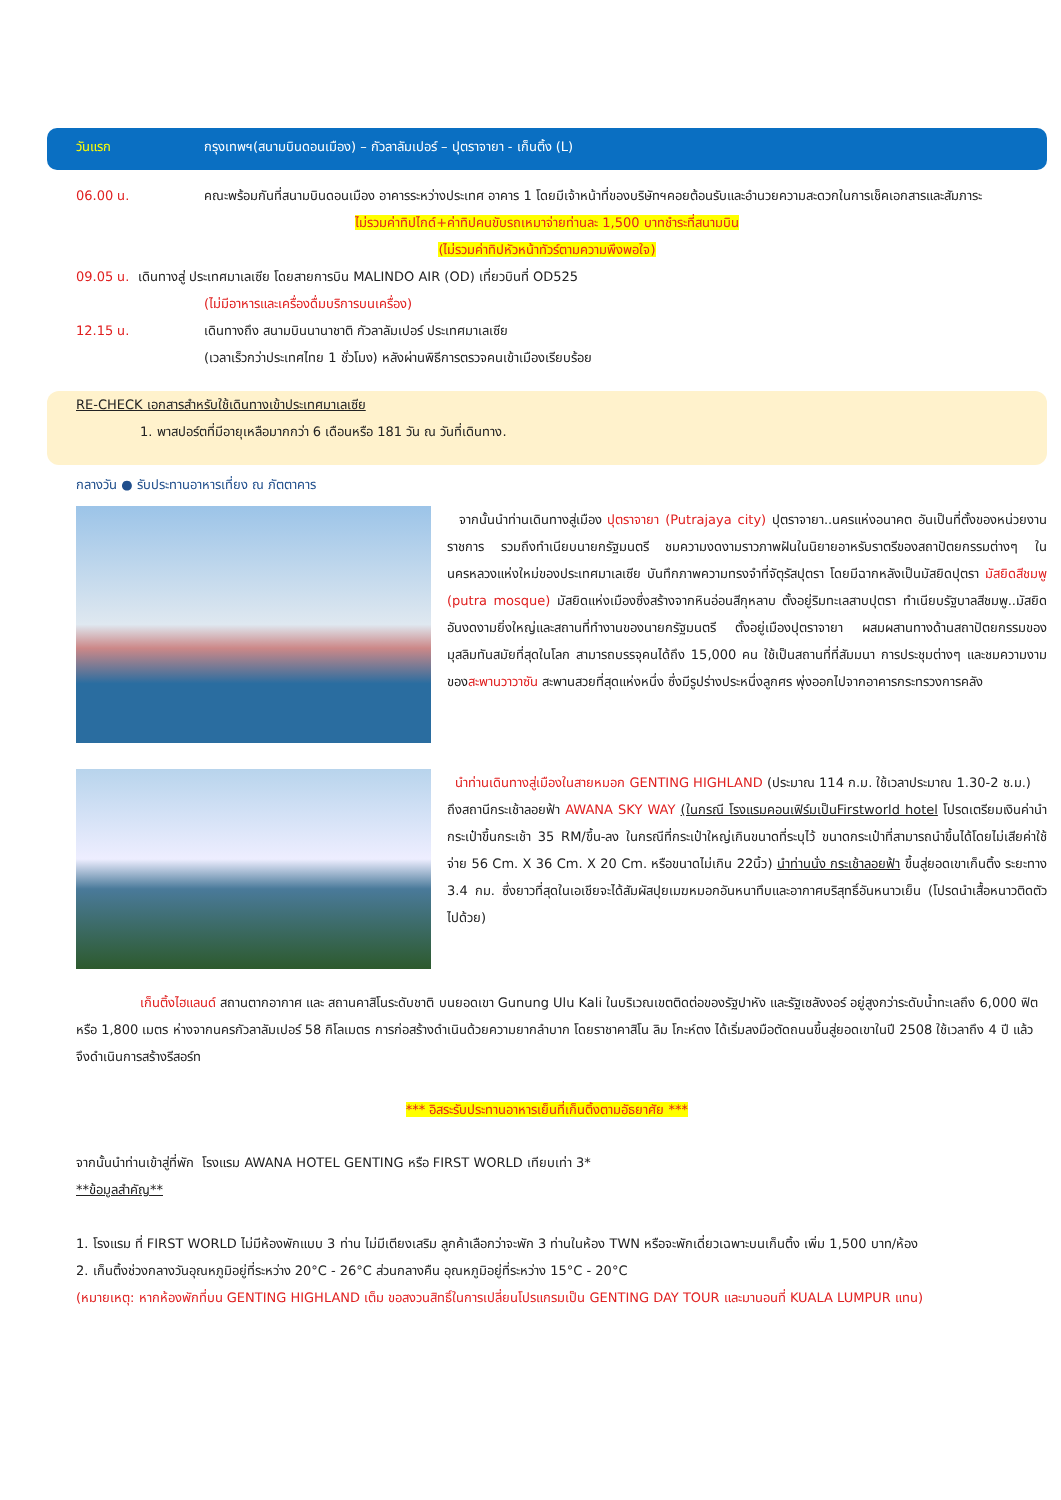วันแรก กรุงเทพฯ(สนามบินดอนเมือง) – กัวลาลัมเปอร์ – ปุตราจายา - เก็นติ้ง (L)
06.00 น. คณะพร้อมกันที่สนามบินดอนเมือง อาคารระหว่างประเทศ อาคาร 1 โดยมีเจ้าหน้าที่ของบริษัทฯคอยต้อนรับและอำนวยความสะดวกในการเช็คเอกสารและสัมภาระ
ไม่รวมค่าทิปไกด์+ค่าทิปคนขับรถเหมาจ่ายท่านละ 1,500 บาทชำระที่สนามบิน
(ไม่รวมค่าทิปหัวหน้าทัวร์ตามความพึงพอใจ)
09.05 น. เดินทางสู่ ประเทศมาเลเซีย โดยสายการบิน MALINDO AIR (OD) เที่ยวบินที่ OD525
(ไม่มีอาหารและเครื่องดื่มบริการบนเครื่อง)
12.15 น. เดินทางถึง สนามบินนานาชาติ กัวลาลัมเปอร์ ประเทศมาเลเซีย
(เวลาเร็วกว่าประเทศไทย 1 ชั่วโมง) หลังผ่านพิธีการตรวจคนเข้าเมืองเรียบร้อย
RE-CHECK เอกสารสำหรับใช้เดินทางเข้าประเทศมาเลเซีย
1. พาสปอร์ตที่มีอายุเหลือมากกว่า 6 เดือนหรือ 181 วัน ณ วันที่เดินทาง.
กลางวัน ● รับประทานอาหารเที่ยง ณ ภัตตาคาร
จากนั้นนำท่านเดินทางสู่เมือง ปุตราจายา (Putrajaya city) ปุตราจายา..นครแห่งอนาคต อันเป็นที่ตั้งของหน่วยงานราชการ รวมถึงทำเนียบนายกรัฐมนตรี ชมความงดงามราวภาพฝันในนิยายอาหรับราตรีของสถาปัตยกรรมต่างๆ ในนครหลวงแห่งใหม่ของประเทศมาเลเซีย บันทึกภาพความทรงจำที่จัตุรัสปุตรา โดยมีฉากหลังเป็นมัสยิดปุตรา มัสยิดสีชมพู (putra mosque) มัสยิดแห่งเมืองซึ่งสร้างจากหินอ่อนสีกุหลาบ ตั้งอยู่ริมทะเลสาบปุตรา ทำเนียบรัฐบาลสีชมพู..มัสยิดอันงดงามยิ่งใหญ่และสถานที่ทำงานของนายกรัฐมนตรี ตั้งอยู่เมืองปุตราจายา ผสมผสานทางด้านสถาปัตยกรรมของมุสลิมทันสมัยที่สุดในโลก สามารถบรรจุคนได้ถึง 15,000 คน ใช้เป็นสถานที่ที่สัมมนา การประชุมต่างๆ และชมความงามของสะพานวาวาซัน สะพานสวยที่สุดแห่งหนึ่ง ซึ่งมีรูปร่างประหนึ่งลูกศร พุ่งออกไปจากอาคารกระทรวงการคลัง
นำท่านเดินทางสู่เมืองในสายหมอก GENTING HIGHLAND (ประมาณ 114 ก.ม. ใช้เวลาประมาณ 1.30-2 ช.ม.)
ถึงสถานีกระเช้าลอยฟ้า AWANA SKY WAY (ในกรณี โรงแรมคอนเฟิร์มเป็นFirstworld hotel โปรดเตรียมเงินค่านำกระเป๋าขึ้นกระเช้า 35 RM/ขึ้น-ลง ในกรณีที่กระเป๋าใหญ่เกินขนาดที่ระบุไว้ ขนาดกระเป๋าที่สามารถนำขึ้นได้โดยไม่เสียค่าใช้จ่าย 56 Cm. X 36 Cm. X 20 Cm. หรือขนาดไม่เกิน 22นิ้ว) นำท่านนั่ง กระเช้าลอยฟ้า ขึ้นสู่ยอดเขาเก็นติ้ง ระยะทาง 3.4 กม. ซึ่งยาวที่สุดในเอเชียจะได้สัมผัสปุยเมฆหมอกอันหนาทึบและอากาศบริสุทธิ์อันหนาวเย็น (โปรดนำเสื้อหนาวติดตัวไปด้วย)
เก็นติ้งไฮแลนด์ สถานตากอากาศ และ สถานคาสิโนระดับชาติ บนยอดเขา Gunung Ulu Kali ในบริเวณเขตติดต่อของรัฐปาหัง และรัฐเซลังงอร์ อยู่สูงกว่าระดับน้ำทะเลถึง 6,000 ฟิต หรือ 1,800 เมตร ห่างจากนครกัวลาลัมเปอร์ 58 กิโลเมตร การก่อสร้างดำเนินด้วยความยากลำบาก โดยราชาคาสิโน ลิม โกะห์ตง ได้เริ่มลงมือตัดถนนขึ้นสู่ยอดเขาในปี 2508 ใช้เวลาถึง 4 ปี แล้วจึงดำเนินการสร้างรีสอร์ท
*** อิสระรับประทานอาหารเย็นที่เก็นติ้งตามอัธยาศัย ***
จากนั้นนำท่านเข้าสู่ที่พัก โรงแรม AWANA HOTEL GENTING หรือ FIRST WORLD เทียบเท่า 3*
**ข้อมูลสำคัญ**
1. โรงแรม ที่ FIRST WORLD ไม่มีห้องพักแบบ 3 ท่าน ไม่มีเตียงเสริม ลูกค้าเลือกว่าจะพัก 3 ท่านในห้อง TWN หรือจะพักเดี่ยวเฉพาะบนเก็นติ้ง เพิ่ม 1,500 บาท/ห้อง
2. เก็นติ้งช่วงกลางวันอุณหภูมิอยู่ที่ระหว่าง 20°C - 26°C ส่วนกลางคืน อุณหภูมิอยู่ที่ระหว่าง 15°C - 20°C
(หมายเหตุ: หากห้องพักที่บน GENTING HIGHLAND เต็ม ขอสงวนสิทธิ์ในการเปลี่ยนโปรแกรมเป็น GENTING DAY TOUR และมานอนที่ KUALA LUMPUR แทน)